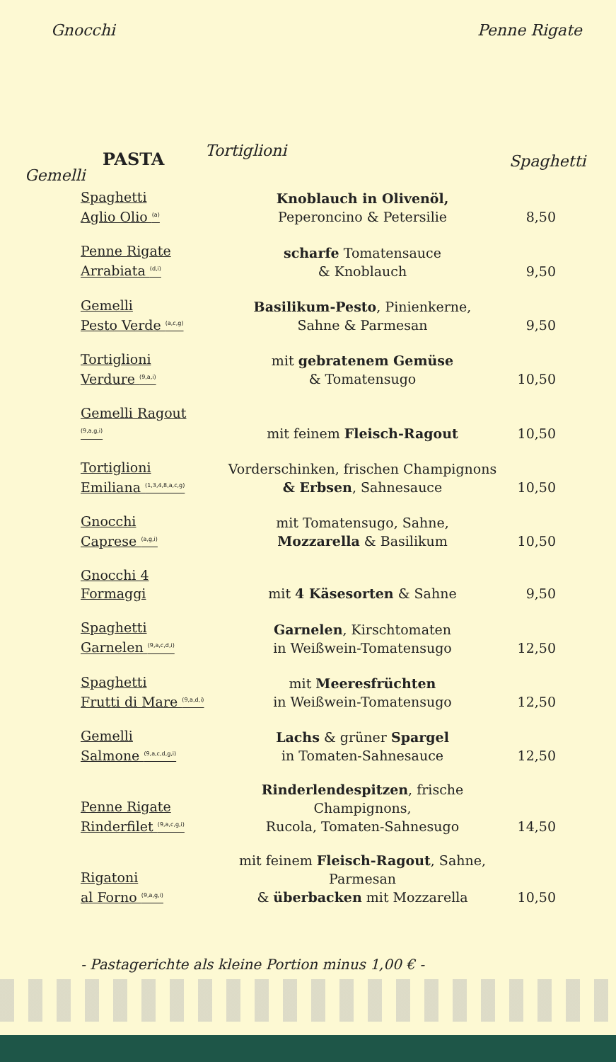Gnocchi Penne Rigate
Tortiglioni
Spaghetti
Gemelli
PASTA
Spaghetti
Aglio Olio <sup>(a)</sup>
Knoblauch in Olivenöl,
Peperoncino & Petersilie
8,50
Penne Rigate
Arrabiata <sup>(d,i)</sup>
scharfe Tomatensauce
& Knoblauch
9,50
Gemelli
Pesto Verde <sup>(a,c,g)</sup>
Basilikum-Pesto, Pinienkerne,
Sahne & Parmesan
9,50
Tortiglioni
Verdure <sup>(9,a,i)</sup>
mit gebratenem Gemüse
& Tomatensugo
10,50
Gemelli Ragout <sup>(9,a,g,i)</sup>
mit feinem Fleisch-Ragout
10,50
Tortiglioni
Emiliana <sup>(1,3,4,8,a,c,g)</sup>
Vorderschinken, frischen Champignons
& Erbsen, Sahnesauce
10,50
Gnocchi
Caprese <sup>(a,g,i)</sup>
mit Tomatensugo, Sahne,
Mozzarella & Basilikum
10,50
Gnocchi 4 Formaggi
mit 4 Käsesorten & Sahne
9,50
Spaghetti
Garnelen <sup>(9,a,c,d,i)</sup>
Garnelen, Kirschtomaten
in Weißwein-Tomatensugo
12,50
Spaghetti
Frutti di Mare <sup>(9,a,d,i)</sup>
mit Meeresfrüchten
in Weißwein-Tomatensugo
12,50
Gemelli
Salmone <sup>(9,a,c,d,g,i)</sup>
Lachs & grüner Spargel
in Tomaten-Sahnesauce
12,50
Penne Rigate
Rinderfilet <sup>(9,a,c,g,i)</sup>
Rinderlendespitzen, frische Champignons,
Rucola, Tomaten-Sahnesugo
14,50
Rigatoni
al Forno <sup>(9,a,g,i)</sup>
mit feinem Fleisch-Ragout, Sahne, Parmesan
& überbacken mit Mozzarella
10,50
- Pastagerichte als kleine Portion minus 1,00 € -